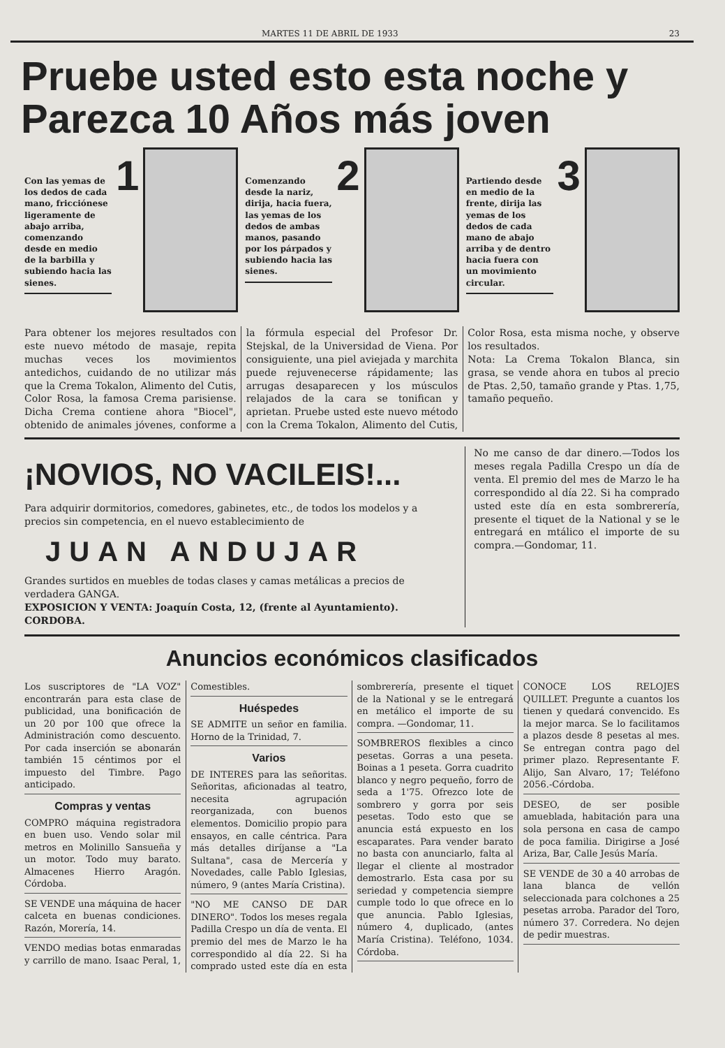MARTES 11 DE ABRIL DE 1933 23
Pruebe usted esto esta noche y Parezca 10 Años más joven
Con las yemas de los dedos de cada mano, fricciónese ligeramente de abajo arriba, comenzando desde en medio de la barbilla y subiendo hacia las sienes.
1
Comenzando desde la nariz, dirija, hacia fuera, las yemas de los dedos de ambas manos, pasando por los párpados y subiendo hacia las sienes.
2
Partiendo desde en medio de la frente, dirija las yemas de los dedos de cada mano de abajo arriba y de dentro hacia fuera con un movimiento circular.
3
Para obtener los mejores resultados con este nuevo método de masaje, repita muchas veces los movimientos antedichos, cuidando de no utilizar más que la Crema Tokalon, Alimento del Cutis, Color Rosa, la famosa Crema parisiense. Dicha Crema contiene ahora "Biocel", obtenido de animales jóvenes, conforme a la fórmula especial del Profesor Dr. Stejskal, de la Universidad de Viena. Por consiguiente, una piel aviejada y marchita puede rejuvenecerse rápidamente; las arrugas desaparecen y los músculos relajados de la cara se tonifican y aprietan. Pruebe usted este nuevo método con la Crema Tokalon, Alimento del Cutis, Color Rosa, esta misma noche, y observe los resultados.
Nota: La Crema Tokalon Blanca, sin grasa, se vende ahora en tubos al precio de Ptas. 2,50, tamaño grande y Ptas. 1,75, tamaño pequeño.
¡NOVIOS, NO VACILEIS!...
Para adquirir dormitorios, comedores, gabinetes, etc., de todos los modelos y a precios sin competencia, en el nuevo establecimiento de
JUAN ANDUJAR
Grandes surtidos en muebles de todas clases y camas metálicas a precios de verdadera GANGA.
EXPOSICION Y VENTA: Joaquín Costa, 12, (frente al Ayuntamiento). CORDOBA.
No me canso de dar dinero.—Todos los meses regala Padilla Crespo un día de venta. El premio del mes de Marzo le ha correspondido al día 22. Si ha comprado usted este día en esta sombrerería, presente el tiquet de la National y se le entregará en mtálico el importe de su compra.—Gondomar, 11.
Anuncios económicos clasificados
Los suscriptores de "LA VOZ" encontrarán para esta clase de publicidad, una bonificación de un 20 por 100 que ofrece la Administración como descuento. Por cada inserción se abonarán también 15 céntimos por el impuesto del Timbre. Pago anticipado.
Compras y ventas
COMPRO máquina registradora en buen uso. Vendo solar mil metros en Molinillo Sansueña y un motor. Todo muy barato. Almacenes Hierro Aragón. Córdoba.
SE VENDE una máquina de hacer calceta en buenas condiciones. Razón, Morería, 14.
VENDO medias botas enmaradas y carrillo de mano. Isaac Peral, 1, Comestibles.
Huéspedes
SE ADMITE un señor en familia. Horno de la Trinidad, 7.
Varios
DE INTERES para las señoritas. Señoritas, aficionadas al teatro, necesita agrupación reorganizada, con buenos elementos. Domicilio propio para ensayos, en calle céntrica. Para más detalles diríjanse a "La Sultana", casa de Mercería y Novedades, calle Pablo Iglesias, número, 9 (antes María Cristina).
"NO ME CANSO DE DAR DINERO". Todos los meses regala Padilla Crespo un día de venta. El premio del mes de Marzo le ha correspondido al día 22. Si ha comprado usted este día en esta sombrerería, presente el tiquet de la National y se le entregará en metálico el importe de su compra. —Gondomar, 11.
SOMBREROS flexibles a cinco pesetas. Gorras a una peseta. Boinas a 1 peseta. Gorra cuadrito blanco y negro pequeño, forro de seda a 1'75. Ofrezco lote de sombrero y gorra por seis pesetas. Todo esto que se anuncia está expuesto en los escaparates. Para vender barato no basta con anunciarlo, falta al llegar el cliente al mostrador demostrarlo. Esta casa por su seriedad y competencia siempre cumple todo lo que ofrece en lo que anuncia. Pablo Iglesias, número 4, duplicado, (antes María Cristina). Teléfono, 1034. Córdoba.
CONOCE LOS RELOJES QUILLET. Pregunte a cuantos los tienen y quedará convencido. Es la mejor marca. Se lo facilitamos a plazos desde 8 pesetas al mes. Se entregan contra pago del primer plazo. Representante F. Alijo, San Alvaro, 17; Teléfono 2056.-Córdoba.
DESEO, de ser posible amueblada, habitación para una sola persona en casa de campo de poca familia. Dirigirse a José Ariza, Bar, Calle Jesús María.
SE VENDE de 30 a 40 arrobas de lana blanca de vellón seleccionada para colchones a 25 pesetas arroba. Parador del Toro, número 37. Corredera. No dejen de pedir muestras.